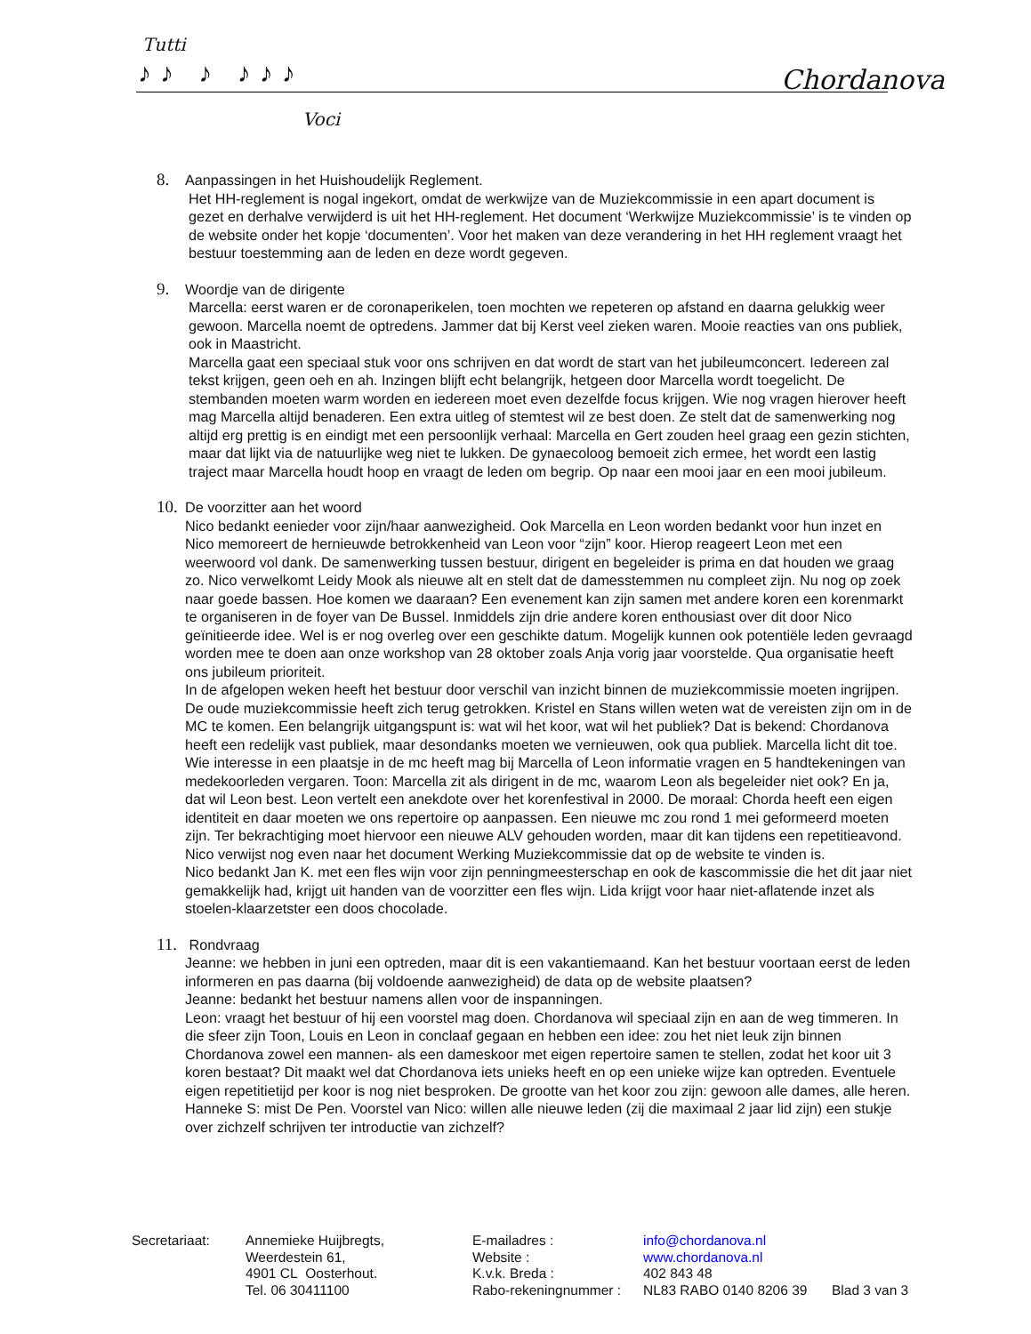Tutti
♪♪ ♪ ♪♪♪
Voci
Chordanova
8. Aanpassingen in het Huishoudelijk Reglement.
Het HH-reglement is nogal ingekort, omdat de werkwijze van de Muziekcommissie in een apart document is gezet en derhalve verwijderd is uit het HH-reglement. Het document ‘Werkwijze Muziekcommissie’ is te vinden op de website onder het kopje ‘documenten’. Voor het maken van deze verandering in het HH reglement vraagt het bestuur toestemming aan de leden en deze wordt gegeven.
9. Woordje van de dirigente
Marcella: eerst waren er de coronaperikelen, toen mochten we repeteren op afstand en daarna gelukkig weer gewoon. Marcella noemt de optredens. Jammer dat bij Kerst veel zieken waren. Mooie reacties van ons publiek, ook in Maastricht.
Marcella gaat een speciaal stuk voor ons schrijven en dat wordt de start van het jubileumconcert. Iedereen zal tekst krijgen, geen oeh en ah. Inzingen blijft echt belangrijk, hetgeen door Marcella wordt toegelicht. De stembanden moeten warm worden en iedereen moet even dezelfde focus krijgen. Wie nog vragen hierover heeft mag Marcella altijd benaderen. Een extra uitleg of stemtest wil ze best doen. Ze stelt dat de samenwerking nog altijd erg prettig is en eindigt met een persoonlijk verhaal: Marcella en Gert zouden heel graag een gezin stichten, maar dat lijkt via de natuurlijke weg niet te lukken. De gynaecoloog bemoeit zich ermee, het wordt een lastig traject maar Marcella houdt hoop en vraagt de leden om begrip. Op naar een mooi jaar en een mooi jubileum.
10. De voorzitter aan het woord
Nico bedankt eenieder voor zijn/haar aanwezigheid. Ook Marcella en Leon worden bedankt voor hun inzet en Nico memoreert de hernieuwde betrokkenheid van Leon voor “zijn” koor. Hierop reageert Leon met een weerwoord vol dank. De samenwerking tussen bestuur, dirigent en begeleider is prima en dat houden we graag zo. Nico verwelkomt Leidy Mook als nieuwe alt en stelt dat de damesstemmen nu compleet zijn. Nu nog op zoek naar goede bassen. Hoe komen we daaraan? Een evenement kan zijn samen met andere koren een korenmarkt te organiseren in de foyer van De Bussel. Inmiddels zijn drie andere koren enthousiast over dit door Nico geïnitieerde idee. Wel is er nog overleg over een geschikte datum. Mogelijk kunnen ook potentiële leden gevraagd worden mee te doen aan onze workshop van 28 oktober zoals Anja vorig jaar voorstelde. Qua organisatie heeft ons jubileum prioriteit.
In de afgelopen weken heeft het bestuur door verschil van inzicht binnen de muziekcommissie moeten ingrijpen. De oude muziekcommissie heeft zich terug getrokken. Kristel en Stans willen weten wat de vereisten zijn om in de MC te komen. Een belangrijk uitgangspunt is: wat wil het koor, wat wil het publiek? Dat is bekend: Chordanova heeft een redelijk vast publiek, maar desondanks moeten we vernieuwen, ook qua publiek. Marcella licht dit toe. Wie interesse in een plaatsje in de mc heeft mag bij Marcella of Leon informatie vragen en 5 handtekeningen van medekoorleden vergaren. Toon: Marcella zit als dirigent in de mc, waarom Leon als begeleider niet ook? En ja, dat wil Leon best. Leon vertelt een anekdote over het korenfestival in 2000. De moraal: Chorda heeft een eigen identiteit en daar moeten we ons repertoire op aanpassen. Een nieuwe mc zou rond 1 mei geformeerd moeten zijn. Ter bekrachtiging moet hiervoor een nieuwe ALV gehouden worden, maar dit kan tijdens een repetitieavond. Nico verwijst nog even naar het document Werking Muziekcommissie dat op de website te vinden is.
Nico bedankt Jan K. met een fles wijn voor zijn penningmeesterschap en ook de kascommissie die het dit jaar niet gemakkelijk had, krijgt uit handen van de voorzitter een fles wijn. Lida krijgt voor haar niet-aflatende inzet als stoelen-klaarzetster een doos chocolade.
11. Rondvraag
Jeanne: we hebben in juni een optreden, maar dit is een vakantiemaand. Kan het bestuur voortaan eerst de leden informeren en pas daarna (bij voldoende aanwezigheid) de data op de website plaatsen?
Jeanne: bedankt het bestuur namens allen voor de inspanningen.
Leon: vraagt het bestuur of hij een voorstel mag doen. Chordanova wil speciaal zijn en aan de weg timmeren. In die sfeer zijn Toon, Louis en Leon in conclaaf gegaan en hebben een idee: zou het niet leuk zijn binnen Chordanova zowel een mannen- als een dameskoor met eigen repertoire samen te stellen, zodat het koor uit 3 koren bestaat? Dit maakt wel dat Chordanova iets unieks heeft en op een unieke wijze kan optreden. Eventuele eigen repetitietijd per koor is nog niet besproken. De grootte van het koor zou zijn: gewoon alle dames, alle heren.
Hanneke S: mist De Pen. Voorstel van Nico: willen alle nieuwe leden (zij die maximaal 2 jaar lid zijn) een stukje over zichzelf schrijven ter introductie van zichzelf?
| Secretariaat: | Annemieke Huijbregts, | E-mailadres : | info@chordanova.nl | |
| | Weerdestein 61, | Website : | www.chordanova.nl | |
| | 4901 CL Oosterhout. | K.v.k. Breda : | 402 843 48 | |
| | Tel. 06 30411100 | Rabo-rekeningnummer : | NL83 RABO 0140 8206 39 | Blad 3 van 3 |